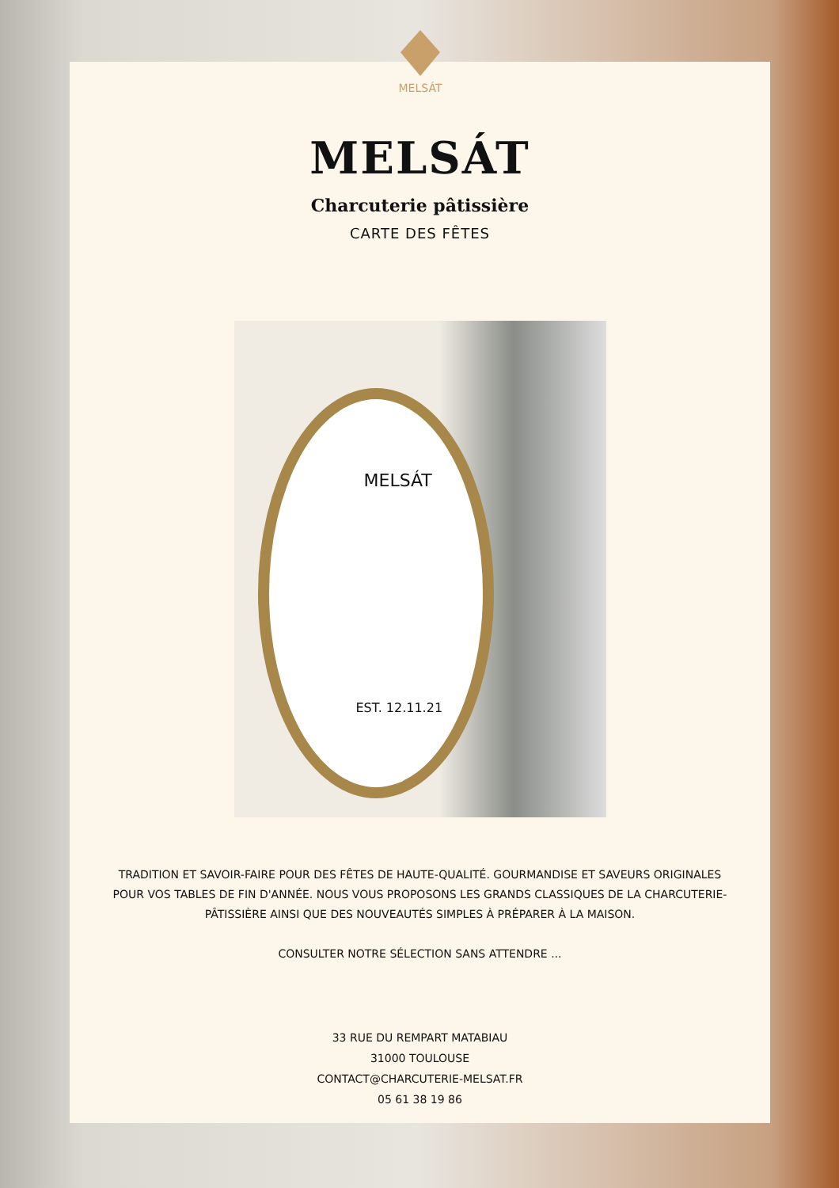MELSÁT
MELSÁT
Charcuterie pâtissière
CARTE DES FÊTES
MELSÁT
EST. 12.11.21
TRADITION ET SAVOIR-FAIRE POUR DES FÊTES DE HAUTE-QUALITÉ. GOURMANDISE ET SAVEURS ORIGINALES POUR VOS TABLES DE FIN D'ANNÉE. NOUS VOUS PROPOSONS LES GRANDS CLASSIQUES DE LA CHARCUTERIE-PÂTISSIÈRE AINSI QUE DES NOUVEAUTÉS SIMPLES À PRÉPARER À LA MAISON.
CONSULTER NOTRE SÉLECTION SANS ATTENDRE ...
33 RUE DU REMPART MATABIAU
31000 TOULOUSE
CONTACT@CHARCUTERIE-MELSAT.FR
05 61 38 19 86